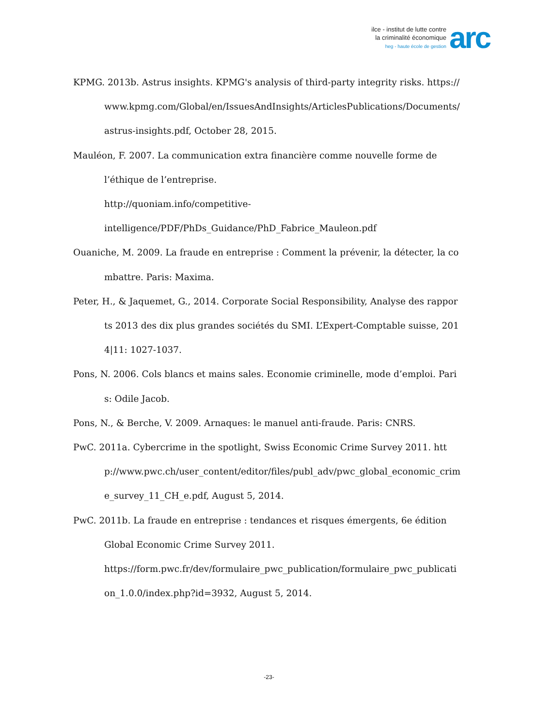ilce - institut de lutte contre
la criminalité économique
heg - haute école de gestion
arc
KPMG. 2013b. Astrus insights. KPMG's analysis of third-party integrity risks. https://www.kpmg.com/Global/en/IssuesAndInsights/ArticlesPublications/Documents/astrus-insights.pdf, October 28, 2015.
Mauléon, F. 2007. La communication extra financière comme nouvelle forme de
l’éthique de l’entreprise.
http://quoniam.info/competitive-
intelligence/PDF/PhDs_Guidance/PhD_Fabrice_Mauleon.pdf
Ouaniche, M. 2009. La fraude en entreprise : Comment la prévenir, la détecter, la combattre. Paris: Maxima.
Peter, H., & Jaquemet, G., 2014. Corporate Social Responsibility, Analyse des rapports 2013 des dix plus grandes sociétés du SMI. L’Expert-Comptable suisse, 2014|11: 1027-1037.
Pons, N. 2006. Cols blancs et mains sales. Economie criminelle, mode d’emploi. Paris: Odile Jacob.
Pons, N., & Berche, V. 2009. Arnaques: le manuel anti-fraude. Paris: CNRS.
PwC. 2011a. Cybercrime in the spotlight, Swiss Economic Crime Survey 2011. http://www.pwc.ch/user_content/editor/files/publ_adv/pwc_global_economic_crime_survey_11_CH_e.pdf, August 5, 2014.
PwC. 2011b. La fraude en entreprise : tendances et risques émergents, 6e édition
Global Economic Crime Survey 2011.
https://form.pwc.fr/dev/formulaire_pwc_publication/formulaire_pwc_publication_1.0.0/index.php?id=3932, August 5, 2014.
-23-